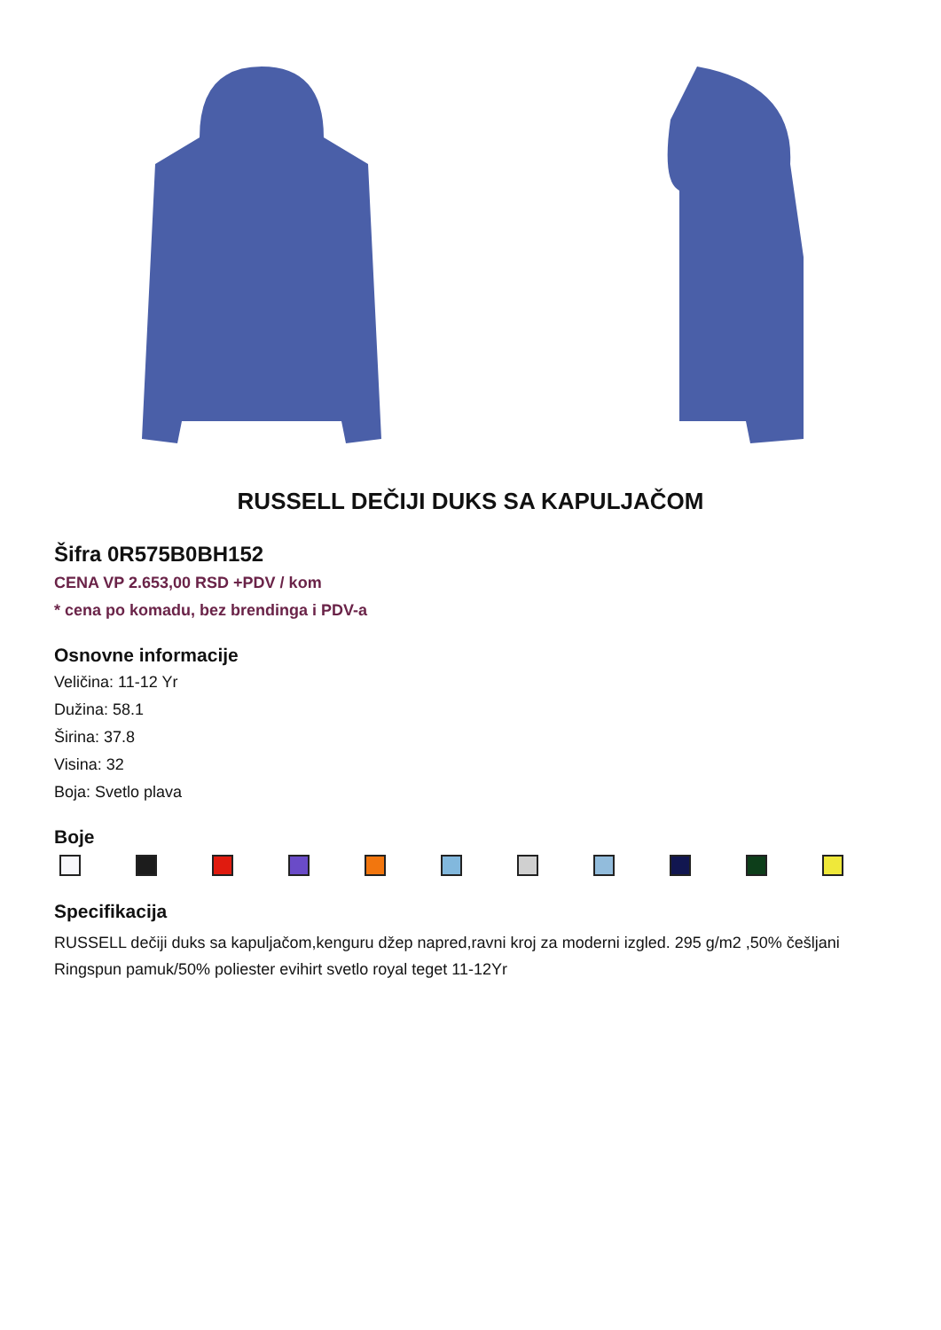RUSSELL DEČIJI DUKS SA KAPULJAČOM
Šifra 0R575B0BH152
CENA VP 2.653,00 RSD +PDV / kom
* cena po komadu, bez brendinga i PDV-a
Osnovne informacije
Veličina: 11-12 Yr
Dužina: 58.1
Širina: 37.8
Visina: 32
Boja: Svetlo plava
Boje
Specifikacija
RUSSELL dečiji duks sa kapuljačom,kenguru džep napred,ravni kroj za moderni izgled. 295 g/m2 ,50% češljani Ringspun pamuk/50% poliester evihirt svetlo royal teget 11-12Yr